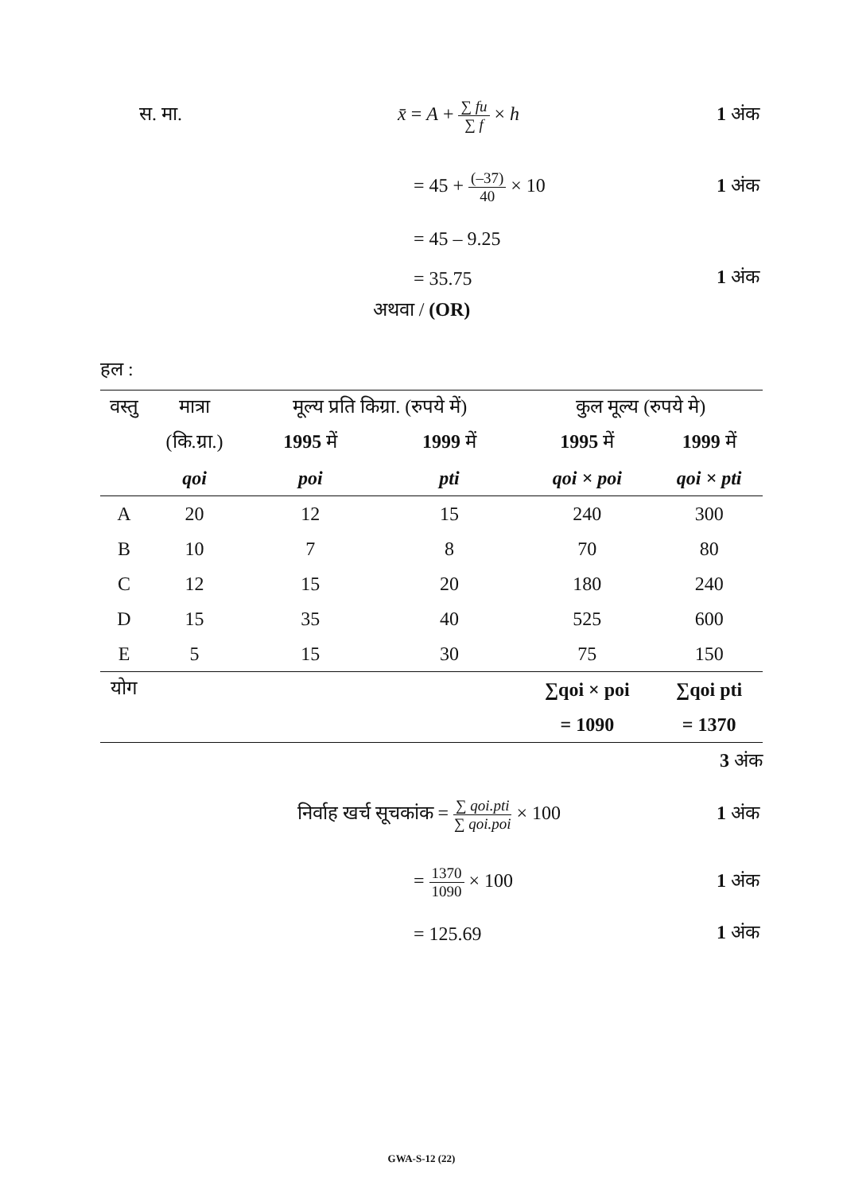स. मा. x̄ = A + ∑ fu ∑ f × h 1 अंक
= 45 + (–37) 40 × 10 1 अंक
= 45 – 9.25
= 35.75 1 अंक
अथवा / (OR)
हल :
| वस्तु | मात्रा | मूल्य प्रति किग्रा. (रुपये में) | | कुल मूल्य (रुपये मे) | |
| --- | --- | --- | --- | --- | --- |
| | (कि.ग्रा.) | 1995 में | 1999 में | 1995 में | 1999 में |
| | qoi | poi | pti | qoi × poi | qoi × pti |
| A | 20 | 12 | 15 | 240 | 300 |
| B | 10 | 7 | 8 | 70 | 80 |
| C | 12 | 15 | 20 | 180 | 240 |
| D | 15 | 35 | 40 | 525 | 600 |
| E | 5 | 15 | 30 | 75 | 150 |
| योग | | | | ∑qoi × poi | ∑qoi pti |
| | | | | = 1090 | = 1370 |
3 अंक
निर्वाह खर्च सूचकांक = ∑ qoi.pti ∑ qoi.poi × 100 1 अंक
= 1370 1090 × 100 1 अंक
= 125.69 1 अंक
GWA-S-12 (22)